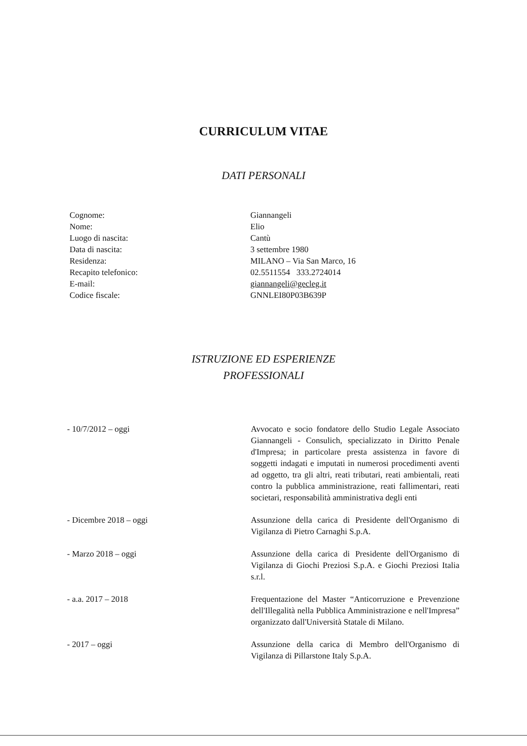CURRICULUM VITAE
DATI PERSONALI
| Cognome: | Giannangeli |
| Nome: | Elio |
| Luogo di nascita: | Cantù |
| Data di nascita: | 3 settembre 1980 |
| Residenza: | MILANO – Via San Marco, 16 |
| Recapito telefonico: | 02.5511554 333.2724014 |
| E-mail: | giannangeli@gecleg.it |
| Codice fiscale: | GNNLEI80P03B639P |
ISTRUZIONE ED ESPERIENZE
PROFESSIONALI
| - 10/7/2012 – oggi | Avvocato e socio fondatore dello Studio Legale Associato Giannangeli - Consulich, specializzato in Diritto Penale d'Impresa; in particolare presta assistenza in favore di soggetti indagati e imputati in numerosi procedimenti aventi ad oggetto, tra gli altri, reati tributari, reati ambientali, reati contro la pubblica amministrazione, reati fallimentari, reati societari, responsabilità amministrativa degli enti |
| - Dicembre 2018 – oggi | Assunzione della carica di Presidente dell'Organismo di Vigilanza di Pietro Carnaghi S.p.A. |
| - Marzo 2018 – oggi | Assunzione della carica di Presidente dell'Organismo di Vigilanza di Giochi Preziosi S.p.A. e Giochi Preziosi Italia s.r.l. |
| - a.a. 2017 – 2018 | Frequentazione del Master “Anticorruzione e Prevenzione dell'Illegalità nella Pubblica Amministrazione e nell'Impresa” organizzato dall'Università Statale di Milano. |
| - 2017 – oggi | Assunzione della carica di Membro dell'Organismo di Vigilanza di Pillarstone Italy S.p.A. |